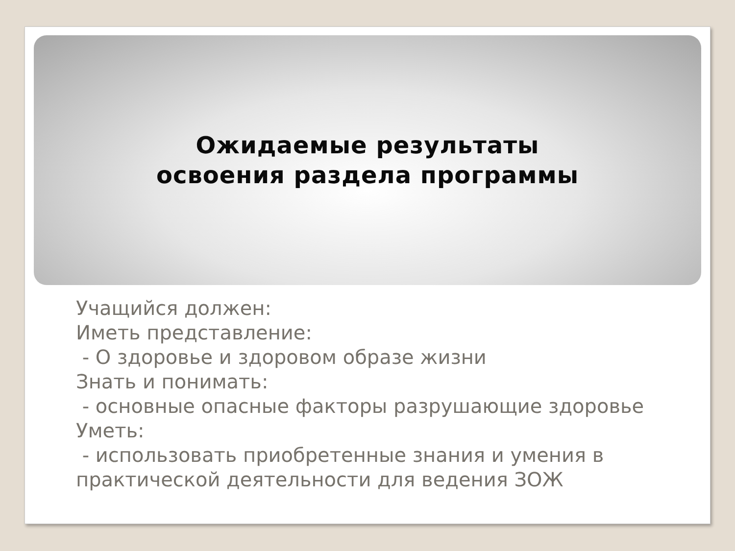Ожидаемые результаты
освоения раздела программы
Учащийся должен: Иметь представление: - О здоровье и здоровом образе жизни Знать и понимать: - основные опасные факторы разрушающие здоровье Уметь: - использовать приобретенные знания и умения в практической деятельности для ведения ЗОЖ